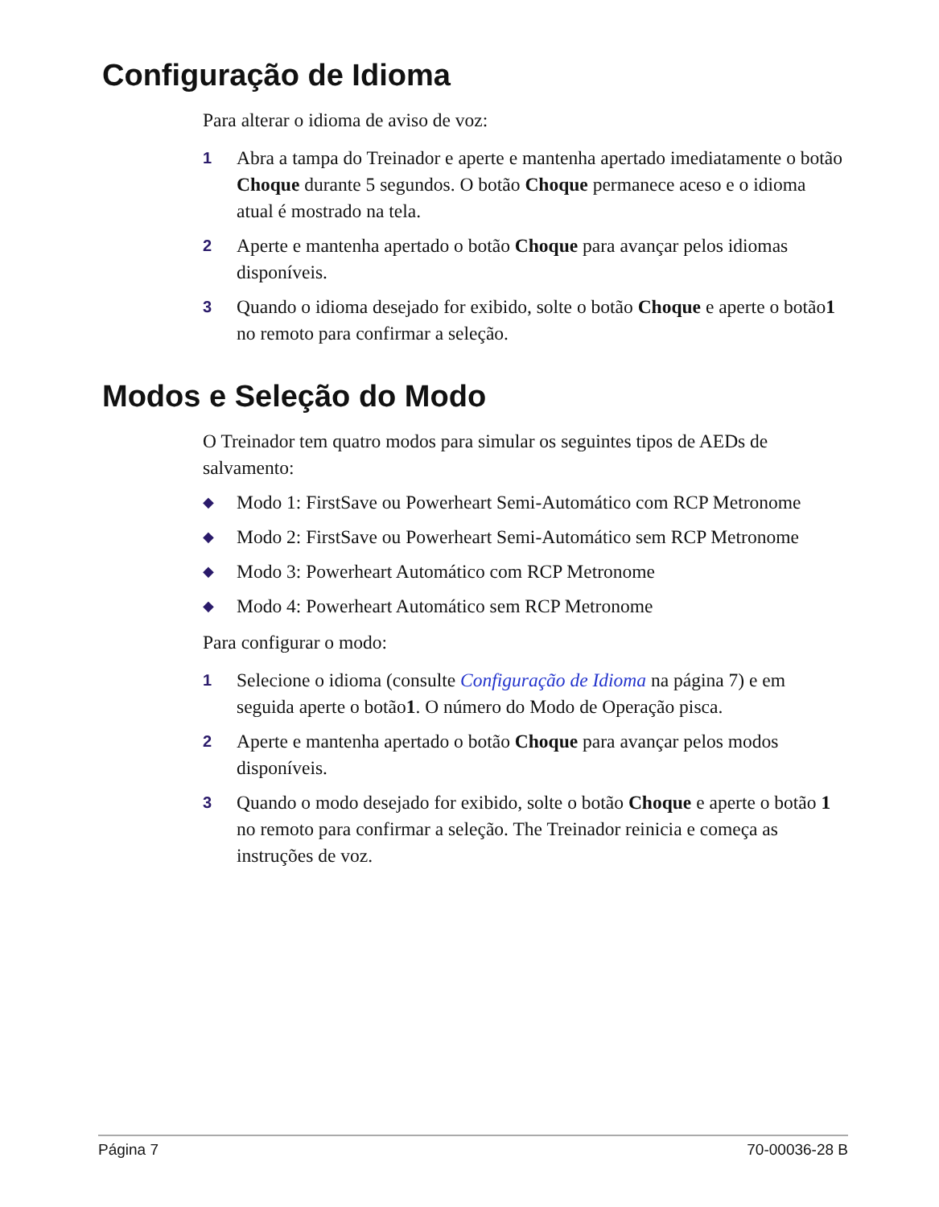Configuração de Idioma
Para alterar o idioma de aviso de voz:
1 Abra a tampa do Treinador e aperte e mantenha apertado imediatamente o botão Choque durante 5 segundos. O botão Choque permanece aceso e o idioma atual é mostrado na tela.
2 Aperte e mantenha apertado o botão Choque para avançar pelos idiomas disponíveis.
3 Quando o idioma desejado for exibido, solte o botão Choque e aperte o botão1 no remoto para confirmar a seleção.
Modos e Seleção do Modo
O Treinador tem quatro modos para simular os seguintes tipos de AEDs de salvamento:
◆ Modo 1: FirstSave ou Powerheart Semi-Automático com RCP Metronome
◆ Modo 2: FirstSave ou Powerheart Semi-Automático sem RCP Metronome
◆ Modo 3: Powerheart Automático com RCP Metronome
◆ Modo 4: Powerheart Automático sem RCP Metronome
Para configurar o modo:
1 Selecione o idioma (consulte Configuração de Idioma na página 7) e em seguida aperte o botão1. O número do Modo de Operação pisca.
2 Aperte e mantenha apertado o botão Choque para avançar pelos modos disponíveis.
3 Quando o modo desejado for exibido, solte o botão Choque e aperte o botão 1 no remoto para confirmar a seleção. The Treinador reinicia e começa as instruções de voz.
Página 7 70-00036-28 B